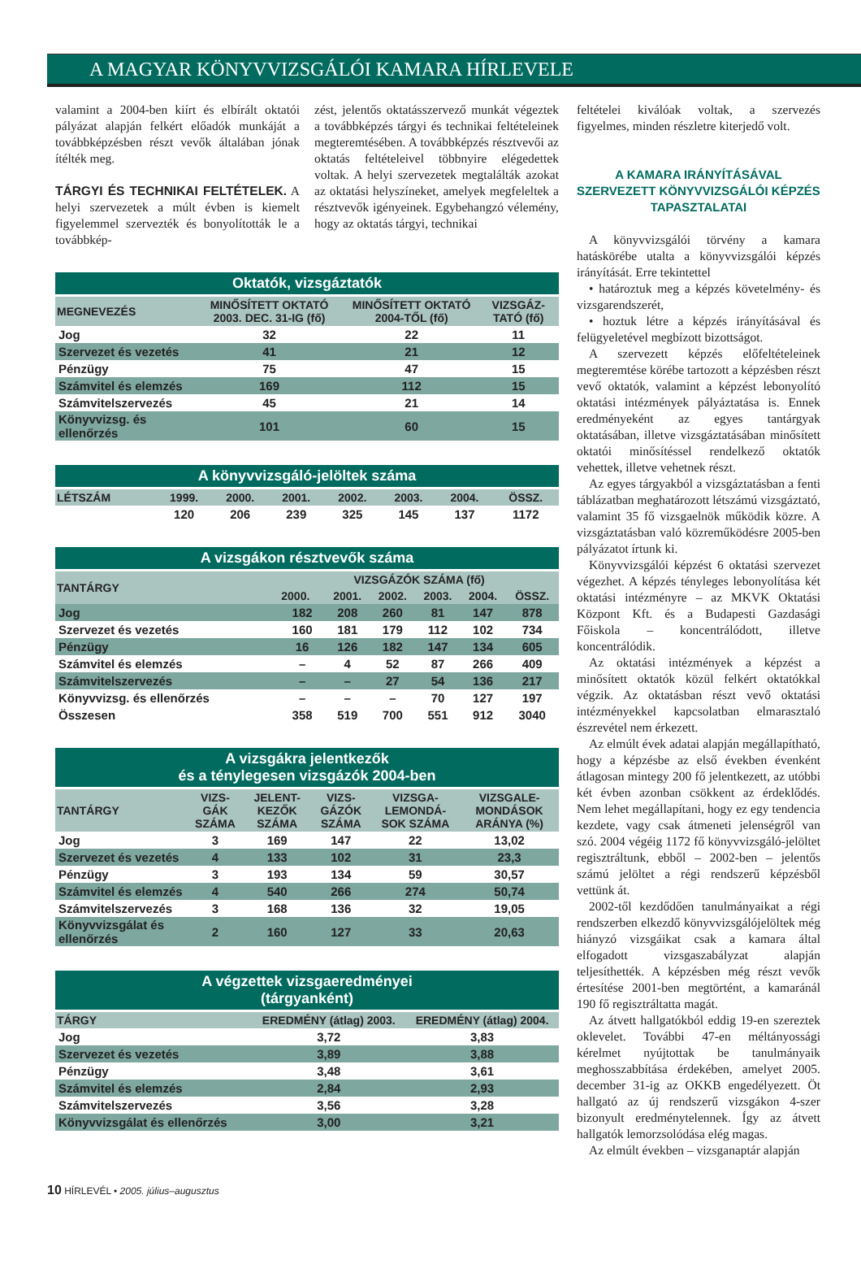A MAGYAR KÖNYVVIZSGÁLÓI KAMARA HÍRLEVELE
valamint a 2004-ben kiírt és elbírált oktatói pályázat alapján felkért előadók munkáját a továbbképzésben részt vevők általában jónak ítélték meg.
TÁRGYI ÉS TECHNIKAI FELTÉTELEK. A helyi szervezetek a múlt évben is kiemelt figyelemmel szervezték és bonyolították le a továbbkép-
zést, jelentős oktatásszervező munkát végeztek a továbbképzés tárgyi és technikai feltételeinek megteremtésében. A továbbképzés résztvevői az oktatás feltételeivel többnyire elégedettek voltak. A helyi szervezetek megtalálták azokat az oktatási helyszíneket, amelyek megfeleltek a résztvevők igényeinek. Egybehangzó vélemény, hogy az oktatás tárgyi, technikai
Oktatók, vizsgáztatók
| MEGNEVEZÉS | MINŐSÍTETT OKTATÓ 2003. DEC. 31-IG (fő) | MINŐSÍTETT OKTATÓ 2004-TŐL (fő) | VIZSGÁZ-TATÓ (fő) |
| --- | --- | --- | --- |
| Jog | 32 | 22 | 11 |
| Szervezet és vezetés | 41 | 21 | 12 |
| Pénzügy | 75 | 47 | 15 |
| Számvitel és elemzés | 169 | 112 | 15 |
| Számvitelszervezés | 45 | 21 | 14 |
| Könyvvizsg. és ellenőrzés | 101 | 60 | 15 |
A könyvvizsgáló-jelöltek száma
| LÉTSZÁM | 1999. | 2000. | 2001. | 2002. | 2003. | 2004. | ÖSSZ. |
| --- | --- | --- | --- | --- | --- | --- | --- |
| | 120 | 206 | 239 | 325 | 145 | 137 | 1172 |
A vizsgákon résztvevők száma
| TANTÁRGY | VIZSGÁZÓK SZÁMA (fő) | | | | | |
| --- | --- | --- | --- | --- | --- | --- |
| | 2000. | 2001. | 2002. | 2003. | 2004. | ÖSSZ. |
| Jog | 182 | 208 | 260 | 81 | 147 | 878 |
| Szervezet és vezetés | 160 | 181 | 179 | 112 | 102 | 734 |
| Pénzügy | 16 | 126 | 182 | 147 | 134 | 605 |
| Számvitel és elemzés | – | 4 | 52 | 87 | 266 | 409 |
| Számvitelszervezés | – | – | 27 | 54 | 136 | 217 |
| Könyvvizsg. és ellenőrzés | – | – | – | 70 | 127 | 197 |
| Összesen | 358 | 519 | 700 | 551 | 912 | 3040 |
A vizsgákra jelentkezők és a ténylegesen vizsgázók 2004-ben
| TANTÁRGY | VIZS-GÁK SZÁMA | JELENT-KEZŐK SZÁMA | VIZS-GÁZÓK SZÁMA | VIZSGA-LEMONDÁ-SOK SZÁMA | VIZSGALE-MONDÁSOK ARÁNYA (%) |
| --- | --- | --- | --- | --- | --- |
| Jog | 3 | 169 | 147 | 22 | 13,02 |
| Szervezet és vezetés | 4 | 133 | 102 | 31 | 23,3 |
| Pénzügy | 3 | 193 | 134 | 59 | 30,57 |
| Számvitel és elemzés | 4 | 540 | 266 | 274 | 50,74 |
| Számvitelszervezés | 3 | 168 | 136 | 32 | 19,05 |
| Könyvvizsgálat és ellenőrzés | 2 | 160 | 127 | 33 | 20,63 |
A végzettek vizsgaeredményei (tárgyanként)
| TÁRGY | EREDMÉNY (átlag) 2003. | EREDMÉNY (átlag) 2004. |
| --- | --- | --- |
| Jog | 3,72 | 3,83 |
| Szervezet és vezetés | 3,89 | 3,88 |
| Pénzügy | 3,48 | 3,61 |
| Számvitel és elemzés | 2,84 | 2,93 |
| Számvitelszervezés | 3,56 | 3,28 |
| Könyvvizsgálat és ellenőrzés | 3,00 | 3,21 |
feltételei kiválóak voltak, a szervezés figyelmes, minden részletre kiterjedő volt.
A KAMARA IRÁNYÍTÁSÁVAL SZERVEZETT KÖNYVVIZSGÁLÓI KÉPZÉS TAPASZTALATAI
A könyvvizsgálói törvény a kamara hatáskörébe utalta a könyvvizsgálói képzés irányítását. Erre tekintettel
• határoztuk meg a képzés követelmény- és vizsgarendszerét,
• hoztuk létre a képzés irányításával és felügyeletével megbízott bizottságot.
A szervezett képzés előfeltételeinek megteremtése körébe tartozott a képzésben részt vevő oktatók, valamint a képzést lebonyolító oktatási intézmények pályáztatása is. Ennek eredményeként az egyes tantárgyak oktatásában, illetve vizsgáztatásában minősített oktatói minősítéssel rendelkező oktatók vehettek, illetve vehetnek részt.
Az egyes tárgyakból a vizsgáztatásban a fenti táblázatban meghatározott létszámú vizsgáztató, valamint 35 fő vizsgaelnök működik közre. A vizsgáztatásban való közreműködésre 2005-ben pályázatot írtunk ki.
Könyvvizsgálói képzést 6 oktatási szervezet végezhet. A képzés tényleges lebonyolítása két oktatási intézményre – az MKVK Oktatási Központ Kft. és a Budapesti Gazdasági Főiskola – koncentrálódott, illetve koncentrálódik.
Az oktatási intézmények a képzést a minősített oktatók közül felkért oktatókkal végzik. Az oktatásban részt vevő oktatási intézményekkel kapcsolatban elmarasztaló észrevétel nem érkezett.
Az elmúlt évek adatai alapján megállapítható, hogy a képzésbe az első években évenként átlagosan mintegy 200 fő jelentkezett, az utóbbi két évben azonban csökkent az érdeklődés. Nem lehet megállapítani, hogy ez egy tendencia kezdete, vagy csak átmeneti jelenségről van szó. 2004 végéig 1172 fő könyvvizsgáló-jelöltet regisztráltunk, ebből – 2002-ben – jelentős számú jelöltet a régi rendszerű képzésből vettünk át.
2002-től kezdődően tanulmányaikat a régi rendszerben elkezdő könyvvizsgálójelöltek még hiányzó vizsgáikat csak a kamara által elfogadott vizsgaszabályzat alapján teljesíthették. A képzésben még részt vevők értesítése 2001-ben megtörtént, a kamaránál 190 fő regisztráltatta magát.
Az átvett hallgatókból eddig 19-en szereztek oklevelet. További 47-en méltányossági kérelmet nyújtottak be tanulmányaik meghosszabbítása érdekében, amelyet 2005. december 31-ig az OKKB engedélyezett. Öt hallgató az új rendszerű vizsgákon 4-szer bizonyult eredménytelennek. Így az átvett hallgatók lemorzsolódása elég magas.
Az elmúlt években – vizsganaptár alapján
10 HÍRLEVÉL • 2005. július–augusztus